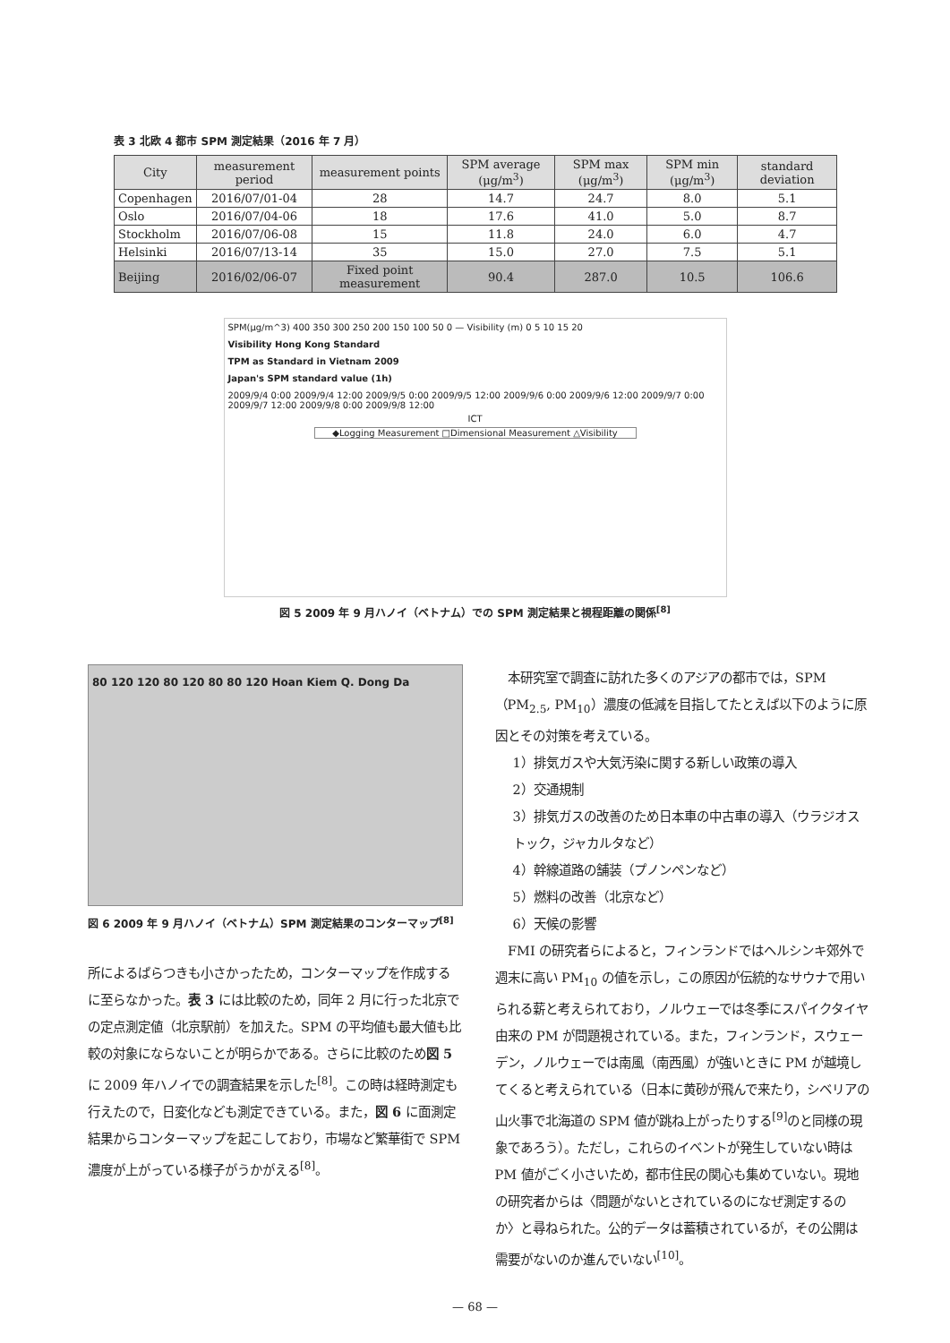表 3 北欧 4 都市 SPM 測定結果（2016 年 7 月）
| City | measurement period | measurement points | SPM average (μg/m<sup>3</sup>) | SPM max (μg/m<sup>3</sup>) | SPM min (μg/m<sup>3</sup>) | standard deviation |
| --- | --- | --- | --- | --- | --- | --- |
| Copenhagen | 2016/07/01-04 | 28 | 14.7 | 24.7 | 8.0 | 5.1 |
| Oslo | 2016/07/04-06 | 18 | 17.6 | 41.0 | 5.0 | 8.7 |
| Stockholm | 2016/07/06-08 | 15 | 11.8 | 24.0 | 6.0 | 4.7 |
| Helsinki | 2016/07/13-14 | 35 | 15.0 | 27.0 | 7.5 | 5.1 |
| Beijing | 2016/02/06-07 | Fixed point measurement | 90.4 | 287.0 | 10.5 | 106.6 |
SPM(μg/m^3) 400 350 300 250 200 150 100 50 0 — Visibility (m) 0 5 10 15 20
Visibility Hong Kong Standard
TPM as Standard in Vietnam 2009
Japan's SPM standard value (1h)
2009/9/4 0:00 2009/9/4 12:00 2009/9/5 0:00 2009/9/5 12:00 2009/9/6 0:00 2009/9/6 12:00 2009/9/7 0:00 2009/9/7 12:00 2009/9/8 0:00 2009/9/8 12:00
ICT
◆Logging Measurement □Dimensional Measurement △Visibility
図 5 2009 年 9 月ハノイ（ベトナム）での SPM 測定結果と視程距離の関係<sup>[8]</sup>
80 120 120 80 120 80 80 120 Hoan Kiem Q. Dong Da
図 6 2009 年 9 月ハノイ（ベトナム）SPM 測定結果のコンターマップ<sup>[8]</sup>
所によるばらつきも小さかったため，コンターマップを作成するに至らなかった。表 3 には比較のため，同年 2 月に行った北京での定点測定値（北京駅前）を加えた。SPM の平均値も最大値も比較の対象にならないことが明らかである。さらに比較のため図 5 に 2009 年ハノイでの調査結果を示した<sup>[8]</sup>。この時は経時測定も行えたので，日変化なども測定できている。また，図 6 に面測定結果からコンターマップを起こしており，市場など繁華街で SPM 濃度が上がっている様子がうかがえる<sup>[8]</sup>。
本研究室で調査に訪れた多くのアジアの都市では，SPM（PM<sub>2.5</sub>, PM<sub>10</sub>）濃度の低減を目指してたとえば以下のように原因とその対策を考えている。
1）排気ガスや大気汚染に関する新しい政策の導入
2）交通規制
3）排気ガスの改善のため日本車の中古車の導入（ウラジオストック，ジャカルタなど）
4）幹線道路の舗装（プノンペンなど）
5）燃料の改善（北京など）
6）天候の影響
FMI の研究者らによると，フィンランドではヘルシンキ郊外で週末に高い PM<sub>10</sub> の値を示し，この原因が伝統的なサウナで用いられる薪と考えられており，ノルウェーでは冬季にスパイクタイヤ由来の PM が問題視されている。また，フィンランド，スウェーデン，ノルウェーでは南風（南西風）が強いときに PM が越境してくると考えられている（日本に黄砂が飛んで来たり，シベリアの山火事で北海道の SPM 値が跳ね上がったりする<sup>[9]</sup>のと同様の現象であろう）。ただし，これらのイベントが発生していない時は PM 値がごく小さいため，都市住民の関心も集めていない。現地の研究者からは〈問題がないとされているのになぜ測定するのか〉と尋ねられた。公的データは蓄積されているが，その公開は需要がないのか進んでいない<sup>[10]</sup>。
— 68 —